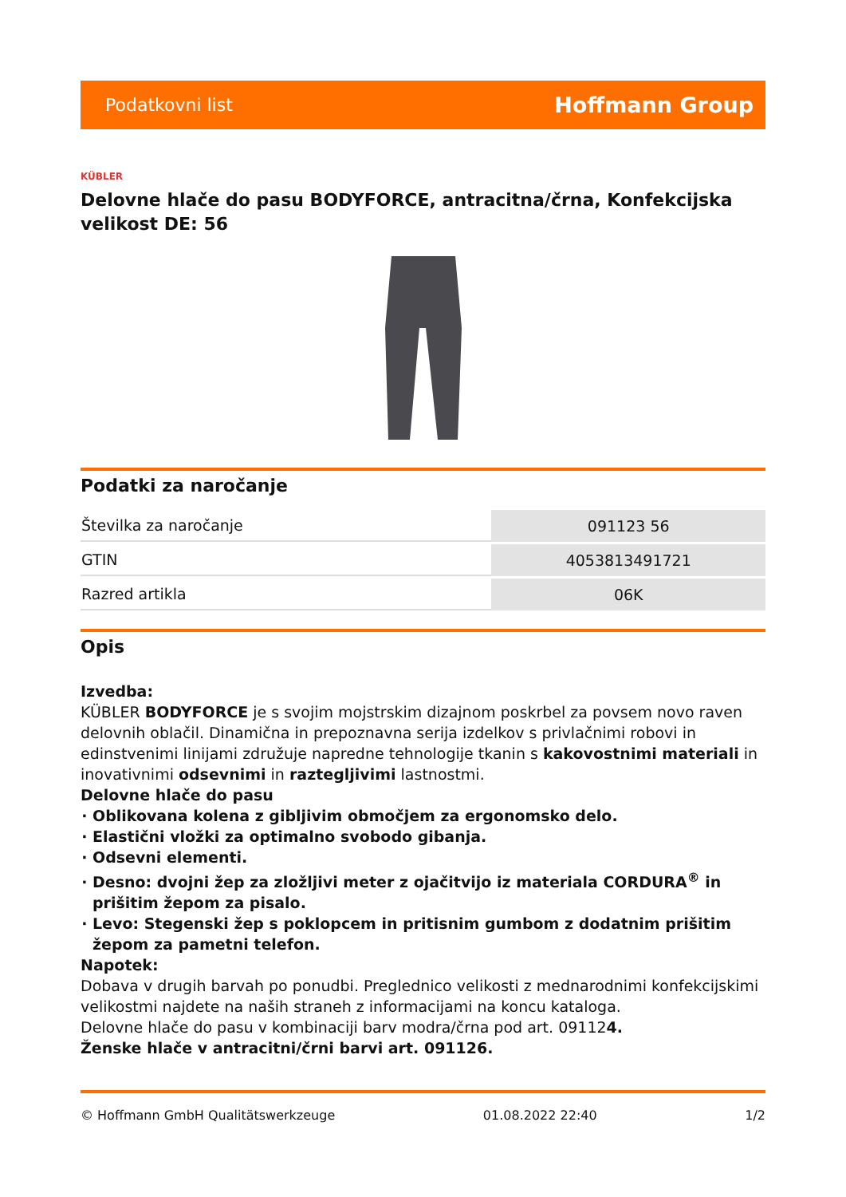Podatkovni list Hoffmann Group
KÜBLER
Delovne hlače do pasu BODYFORCE, antracitna/črna, Konfekcijska velikost DE: 56
Podatki za naročanje
| Številka za naročanje | 091123 56 |
| GTIN | 4053813491721 |
| Razred artikla | 06K |
Opis
Izvedba:
KÜBLER BODYFORCE je s svojim mojstrskim dizajnom poskrbel za povsem novo raven delovnih oblačil. Dinamična in prepoznavna serija izdelkov s privlačnimi robovi in edinstvenimi linijami združuje napredne tehnologije tkanin s kakovostnimi materiali in inovativnimi odsevnimi in raztegljivimi lastnostmi.
Delovne hlače do pasu
Oblikovana kolena z gibljivim območjem za ergonomsko delo.
Elastični vložki za optimalno svobodo gibanja.
Odsevni elementi.
Desno: dvojni žep za zložljivi meter z ojačitvijo iz materiala CORDURA<sup>®</sup> in prišitim žepom za pisalo.
Levo: Stegenski žep s poklopcem in pritisnim gumbom z dodatnim prišitim žepom za pametni telefon.
Napotek:
Dobava v drugih barvah po ponudbi. Preglednico velikosti z mednarodnimi konfekcijskimi velikostmi najdete na naših straneh z informacijami na koncu kataloga.
Delovne hlače do pasu v kombinaciji barv modra/črna pod art. 091124.
Ženske hlače v antracitni/črni barvi art. 091126.
© Hoffmann GmbH Qualitätswerkzeuge 01.08.2022 22:40 1/2